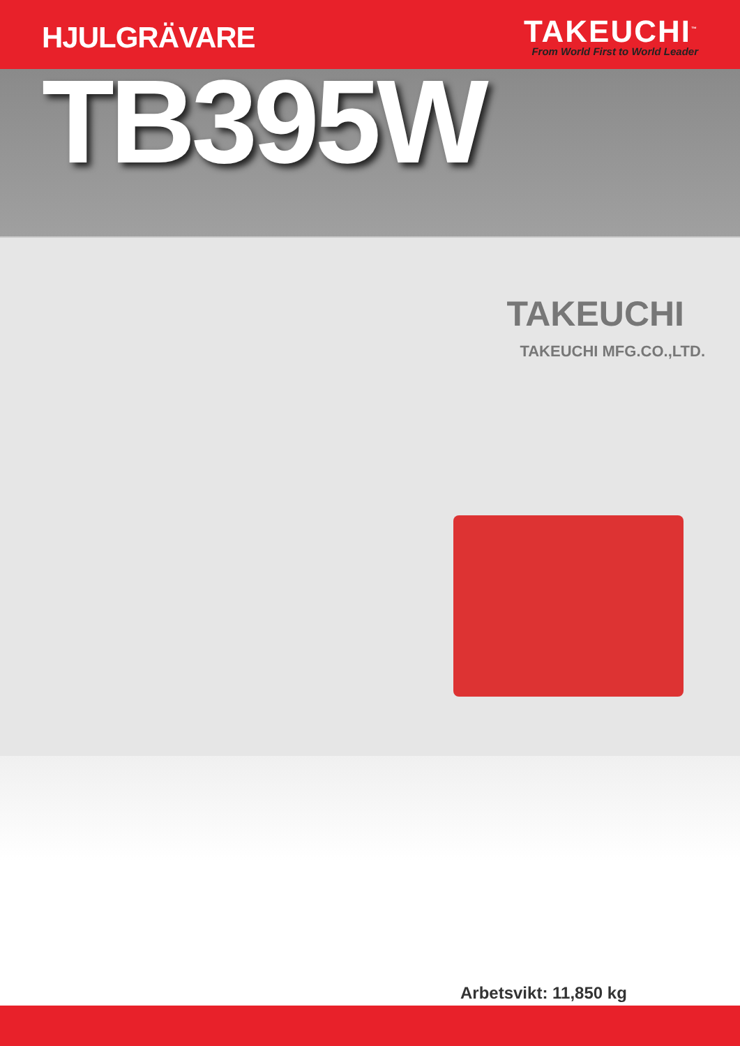HJULGRÄVARE
TAKEUCHI<sup>™</sup>
From World First to World Leader
TB395W
TAKEUCHI
TAKEUCHI MFG.CO.,LTD.
Arbetsvikt: 11,850 kg